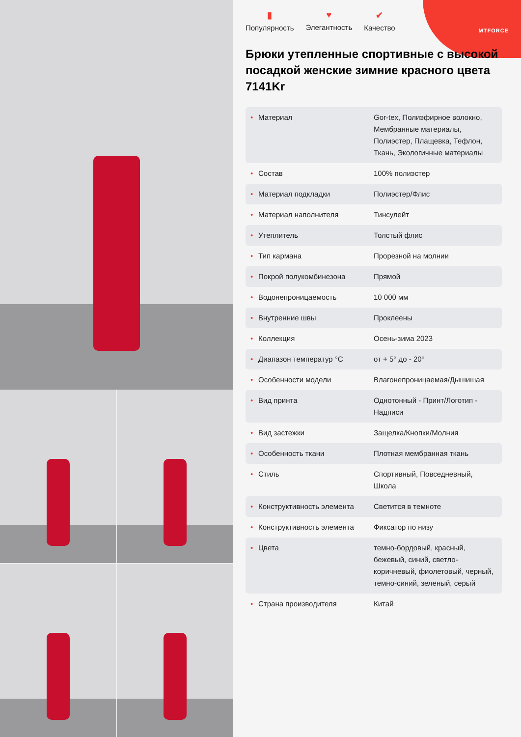MTFORCE
▮
Популярность ♥
Элегантность ✔
Качество
Брюки утепленные спортивные с высокой посадкой женские зимние красного цвета 7141Kr
| • Материал | Gor-tex, Полиэфирное волокно, Мембранные материалы, Полиэстер, Плащевка, Тефлон, Ткань, Экологичные материалы |
| • Состав | 100% полиэстер |
| • Материал подкладки | Полиэстер/Флис |
| • Материал наполнителя | Тинсулейт |
| • Утеплитель | Толстый флис |
| • Тип кармана | Прорезной на молнии |
| • Покрой полукомбинезона | Прямой |
| • Водонепроницаемость | 10 000 мм |
| • Внутренние швы | Проклеены |
| • Коллекция | Осень-зима 2023 |
| • Диапазон температур °C | от + 5° до - 20° |
| • Особенности модели | Влагонепроницаемая/Дышишая |
| • Вид принта | Однотонный - Принт/Логотип - Надписи |
| • Вид застежки | Защелка/Кнопки/Молния |
| • Особенность ткани | Плотная мембранная ткань |
| • Стиль | Спортивный, Повседневный, Школа |
| • Конструктивность элемента | Светится в темноте |
| • Конструктивность элемента | Фиксатор по низу |
| • Цвета | темно-бордовый, красный, бежевый, синий, светло-коричневый, фиолетовый, черный, темно-синий, зеленый, серый |
| • Страна производителя | Китай |